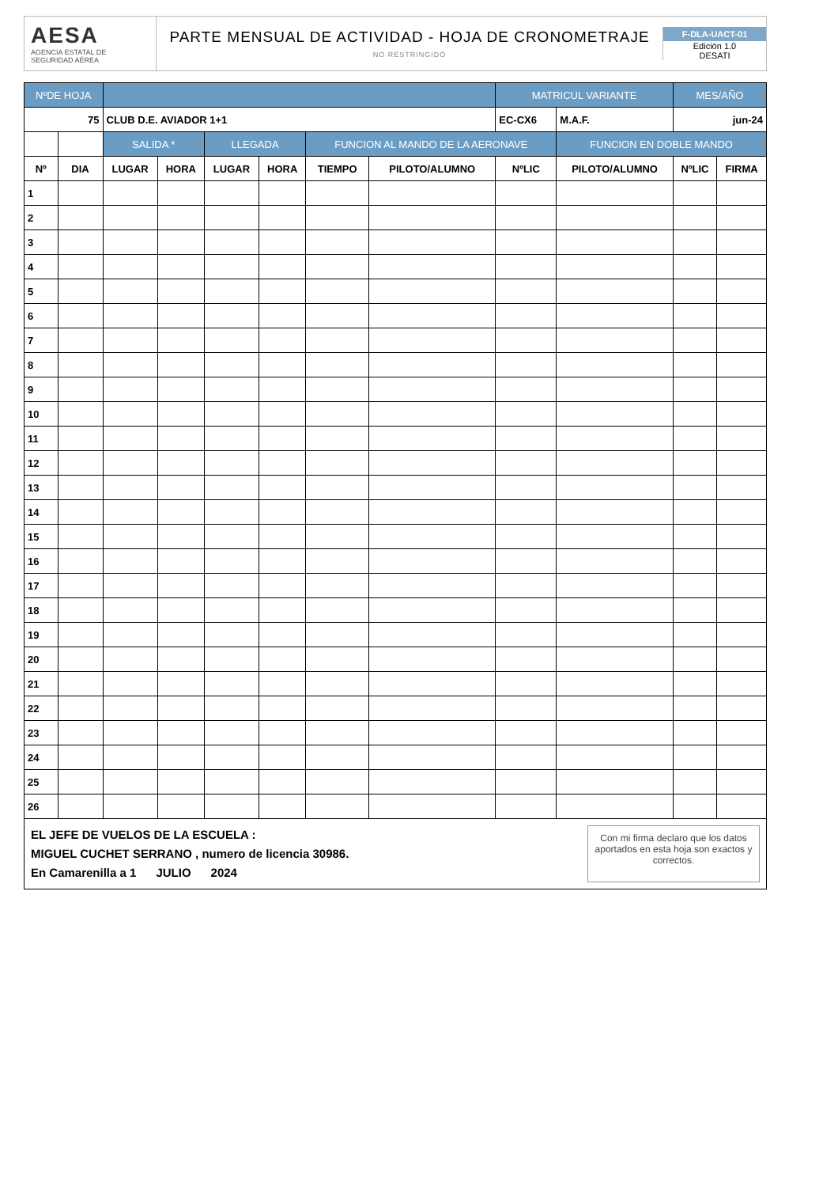AESA
AGENCIA ESTATAL DE SEGURIDAD AÉREA
PARTE MENSUAL DE ACTIVIDAD - HOJA DE CRONOMETRAJE
NO RESTRINGIDO
F-DLA-UACT-01
Edición 1.0
DESATI
| NºDE HOJA | | | | | | | | MATRICUL VARIANTE | | MES/AÑO | |
| --- | --- | --- | --- | --- | --- | --- | --- | --- | --- | --- | --- |
| 75 | | CLUB D.E. AVIADOR 1+1 | | | | | | EC-CX6 | M.A.F. | jun-24 | |
| | | SALIDA * | | LLEGADA | | FUNCION AL MANDO DE LA AERONAVE | | | FUNCION EN DOBLE MANDO | | |
| Nº | DIA | LUGAR | HORA | LUGAR | HORA | TIEMPO | PILOTO/ALUMNO | NºLIC | PILOTO/ALUMNO | NºLIC | FIRMA |
| 1 | | | | | | | | | | | |
| 2 | | | | | | | | | | | |
| 3 | | | | | | | | | | | |
| 4 | | | | | | | | | | | |
| 5 | | | | | | | | | | | |
| 6 | | | | | | | | | | | |
| 7 | | | | | | | | | | | |
| 8 | | | | | | | | | | | |
| 9 | | | | | | | | | | | |
| 10 | | | | | | | | | | | |
| 11 | | | | | | | | | | | |
| 12 | | | | | | | | | | | |
| 13 | | | | | | | | | | | |
| 14 | | | | | | | | | | | |
| 15 | | | | | | | | | | | |
| 16 | | | | | | | | | | | |
| 17 | | | | | | | | | | | |
| 18 | | | | | | | | | | | |
| 19 | | | | | | | | | | | |
| 20 | | | | | | | | | | | |
| 21 | | | | | | | | | | | |
| 22 | | | | | | | | | | | |
| 23 | | | | | | | | | | | |
| 24 | | | | | | | | | | | |
| 25 | | | | | | | | | | | |
| 26 | | | | | | | | | | | |
EL JEFE DE VUELOS DE LA ESCUELA :
MIGUEL CUCHET SERRANO , numero de licencia 30986.
En Camarenilla a 1 JULIO 2024
Con mi firma declaro que los datos aportados en esta hoja son exactos y correctos.